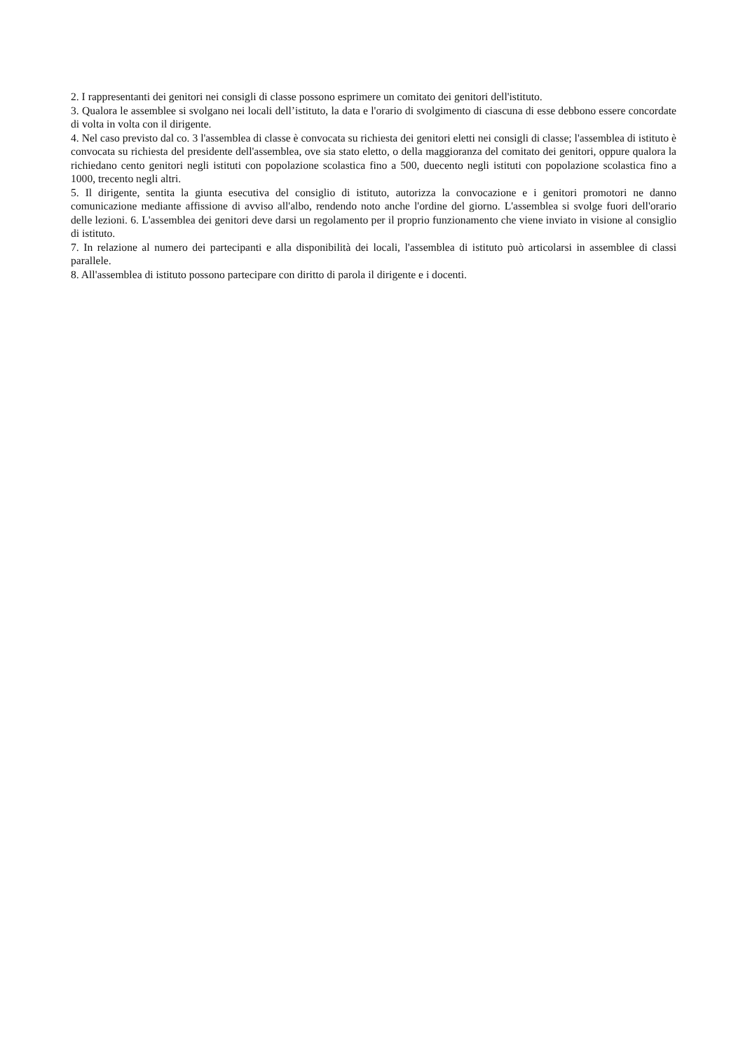2. I rappresentanti dei genitori nei consigli di classe possono esprimere un comitato dei genitori dell'istituto.
3. Qualora le assemblee si svolgano nei locali dell’istituto, la data e l'orario di svolgimento di ciascuna di esse debbono essere concordate di volta in volta con il dirigente.
4. Nel caso previsto dal co. 3 l'assemblea di classe è convocata su richiesta dei genitori eletti nei consigli di classe; l'assemblea di istituto è convocata su richiesta del presidente dell'assemblea, ove sia stato eletto, o della maggioranza del comitato dei genitori, oppure qualora la richiedano cento genitori negli istituti con popolazione scolastica fino a 500, duecento negli istituti con popolazione scolastica fino a 1000, trecento negli altri.
5. Il dirigente, sentita la giunta esecutiva del consiglio di istituto, autorizza la convocazione e i genitori promotori ne danno comunicazione mediante affissione di avviso all'albo, rendendo noto anche l'ordine del giorno. L'assemblea si svolge fuori dell'orario delle lezioni. 6. L'assemblea dei genitori deve darsi un regolamento per il proprio funzionamento che viene inviato in visione al consiglio di istituto.
7. In relazione al numero dei partecipanti e alla disponibilità dei locali, l'assemblea di istituto può articolarsi in assemblee di classi parallele.
8. All'assemblea di istituto possono partecipare con diritto di parola il dirigente e i docenti.